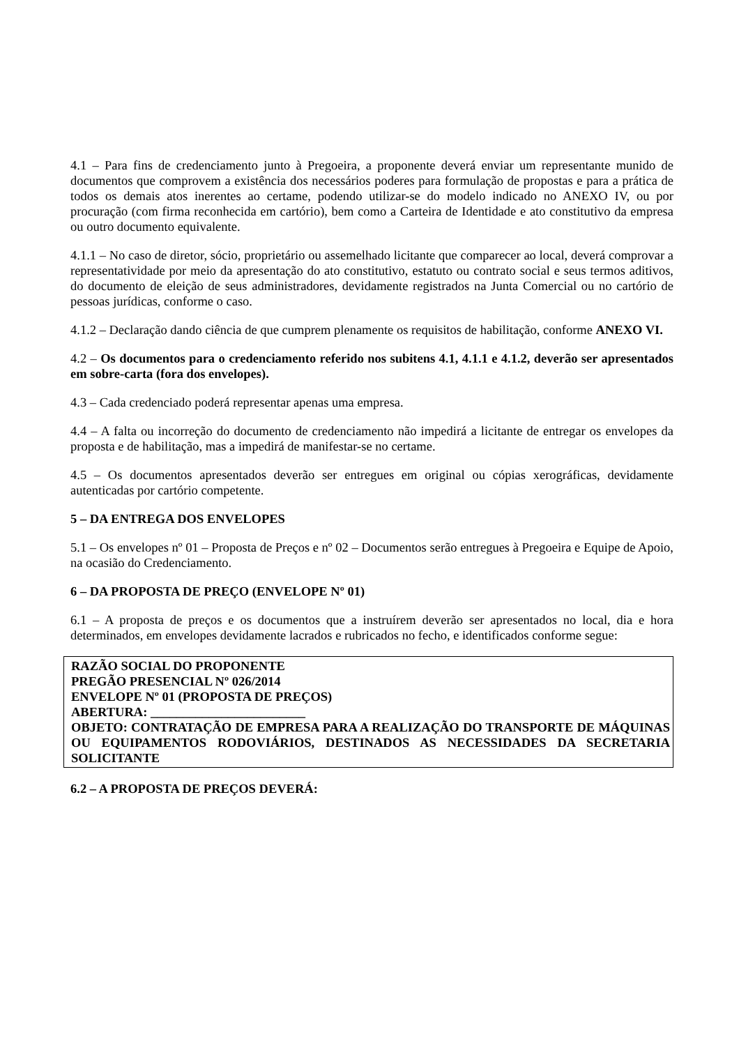4.1 – Para fins de credenciamento junto à Pregoeira, a proponente deverá enviar um representante munido de documentos que comprovem a existência dos necessários poderes para formulação de propostas e para a prática de todos os demais atos inerentes ao certame, podendo utilizar-se do modelo indicado no ANEXO IV, ou por procuração (com firma reconhecida em cartório), bem como a Carteira de Identidade e ato constitutivo da empresa ou outro documento equivalente.
4.1.1 – No caso de diretor, sócio, proprietário ou assemelhado licitante que comparecer ao local, deverá comprovar a representatividade por meio da apresentação do ato constitutivo, estatuto ou contrato social e seus termos aditivos, do documento de eleição de seus administradores, devidamente registrados na Junta Comercial ou no cartório de pessoas jurídicas, conforme o caso.
4.1.2 – Declaração dando ciência de que cumprem plenamente os requisitos de habilitação, conforme ANEXO VI.
4.2 – Os documentos para o credenciamento referido nos subitens 4.1, 4.1.1 e 4.1.2, deverão ser apresentados em sobre-carta (fora dos envelopes).
4.3 – Cada credenciado poderá representar apenas uma empresa.
4.4 – A falta ou incorreção do documento de credenciamento não impedirá a licitante de entregar os envelopes da proposta e de habilitação, mas a impedirá de manifestar-se no certame.
4.5 – Os documentos apresentados deverão ser entregues em original ou cópias xerográficas, devidamente autenticadas por cartório competente.
5 – DA ENTREGA DOS ENVELOPES
5.1 – Os envelopes nº 01 – Proposta de Preços e nº 02 – Documentos serão entregues à Pregoeira e Equipe de Apoio, na ocasião do Credenciamento.
6 – DA PROPOSTA DE PREÇO (ENVELOPE Nº 01)
6.1 – A proposta de preços e os documentos que a instruírem deverão ser apresentados no local, dia e hora determinados, em envelopes devidamente lacrados e rubricados no fecho, e identificados conforme segue:
RAZÃO SOCIAL DO PROPONENTE
PREGÃO PRESENCIAL Nº 026/2014
ENVELOPE Nº 01 (PROPOSTA DE PREÇOS)
ABERTURA: ________________________
OBJETO: CONTRATAÇÃO DE EMPRESA PARA A REALIZAÇÃO DO TRANSPORTE DE MÁQUINAS OU EQUIPAMENTOS RODOVIÁRIOS, DESTINADOS AS NECESSIDADES DA SECRETARIA SOLICITANTE
6.2 – A PROPOSTA DE PREÇOS DEVERÁ: